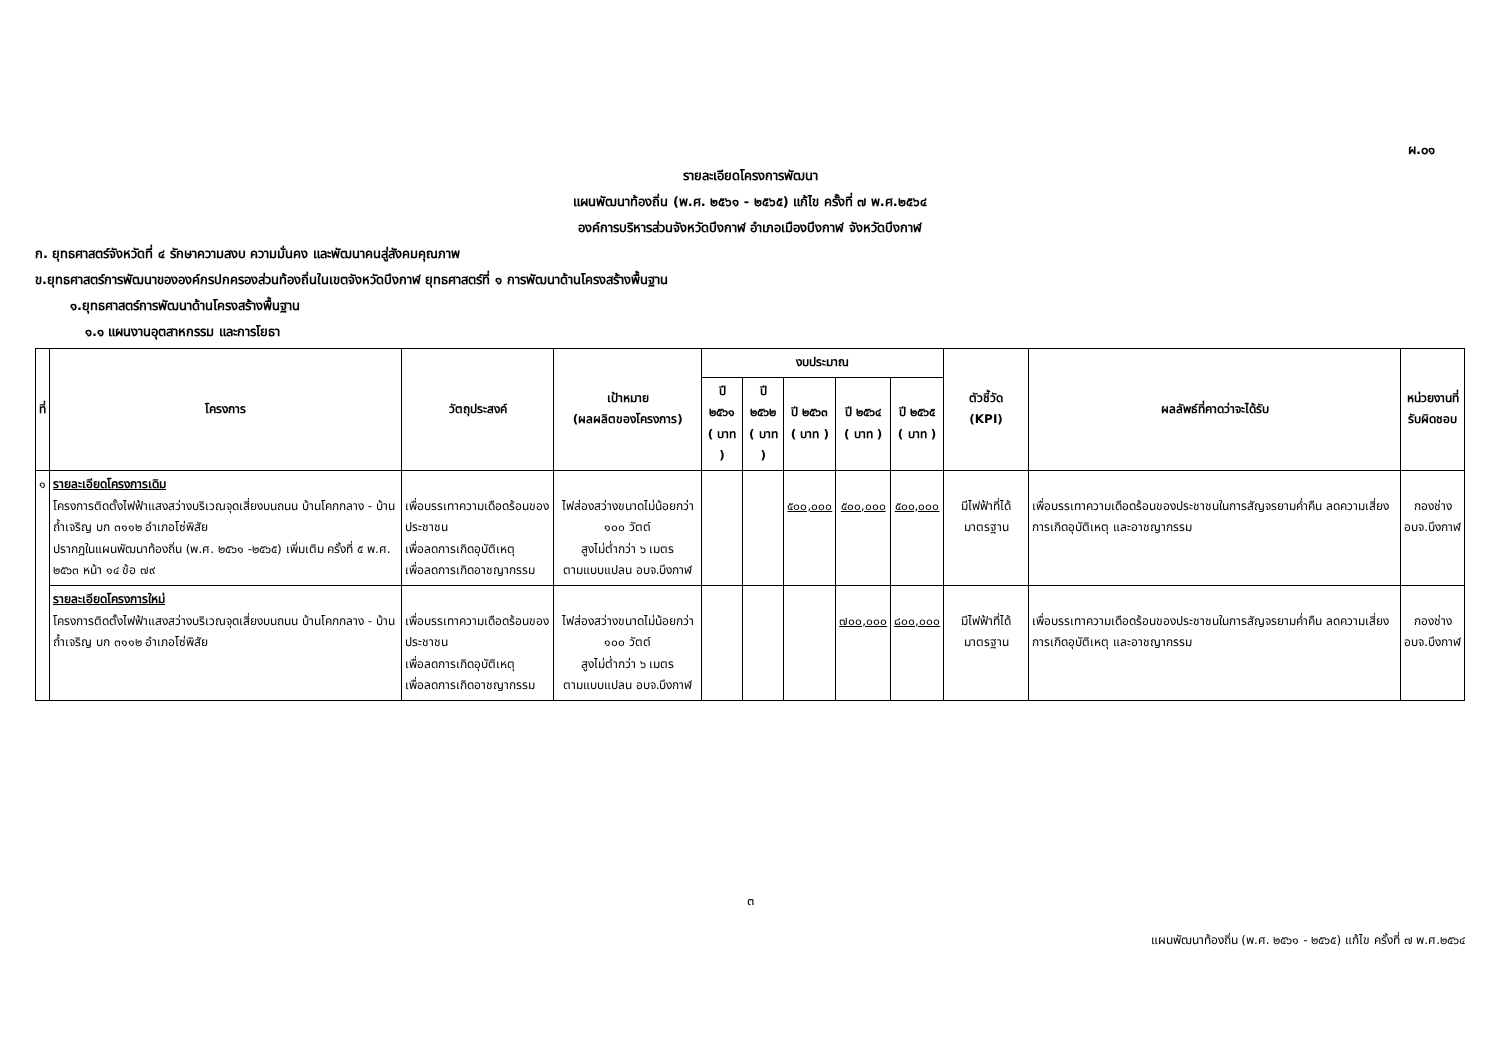ผ.๐๑
รายละเอียดโครงการพัฒนา
แผนพัฒนาท้องถิ่น (พ.ศ. ๒๕๖๑ - ๒๕๖๕) แก้ไข ครั้งที่ ๗ พ.ศ.๒๕๖๔
องค์การบริหารส่วนจังหวัดบึงกาฬ อำเภอเมืองบึงกาฬ จังหวัดบึงกาฬ
ก. ยุทธศาสตร์จังหวัดที่ ๔ รักษาความสงบ ความมั่นคง และพัฒนาคนสู่สังคมคุณภาพ
ข.ยุทธศาสตร์การพัฒนาขององค์กรปกครองส่วนท้องถิ่นในเขตจังหวัดบึงกาฬ ยุทธศาสตร์ที่ ๑ การพัฒนาด้านโครงสร้างพื้นฐาน
๑.ยุทธศาสตร์การพัฒนาด้านโครงสร้างพื้นฐาน
๑.๑ แผนงานอุตสาหกรรม และการโยธา
| ที่ | โครงการ | วัตถุประสงค์ | เป้าหมาย (ผลผลิตของโครงการ) | งบประมาณ | | | | | ตัวชี้วัด (KPI) | ผลลัพธ์ที่คาดว่าจะได้รับ | หน่วยงานที่ รับผิดชอบ |
| --- | --- | --- | --- | --- | --- | --- | --- | --- | --- | --- | --- |
| | | | | ปี ๒๕๖๑ ( บาท ) | ปี ๒๕๖๒ ( บาท ) | ปี ๒๕๖๓ ( บาท ) | ปี ๒๕๖๔ ( บาท ) | ปี ๒๕๖๕ ( บาท ) | | | |
| ๑ | รายละเอียดโครงการเดิม โครงการติดตั้งไฟฟ้าแสงสว่างบริเวณจุดเสี่ยงบนถนน บ้านโคกกลาง - บ้านถ้ำเจริญ บก ๓๑๑๒ อำเภอโซ่พิสัย ปรากฏในแผนพัฒนาท้องถิ่น (พ.ศ. ๒๕๖๑ -๒๕๖๕) เพิ่มเติม ครั้งที่ ๕ พ.ศ. ๒๕๖๓ หน้า ๑๔ ข้อ ๗๙ | เพื่อบรรเทาความเดือดร้อนของประชาชน เพื่อลดการเกิดอุบัติเหตุ เพื่อลดการเกิดอาชญากรรม | ไฟส่องสว่างขนาดไม่น้อยกว่า ๑๐๐ วัตต์ สูงไม่ต่ำกว่า ๖ เมตร ตามแบบแปลน อบจ.บึงกาฬ | | | ๕๐๐,๐๐๐ | ๕๐๐,๐๐๐ | ๕๐๐,๐๐๐ | มีไฟฟ้าที่ได้มาตรฐาน | เพื่อบรรเทาความเดือดร้อนของประชาชนในการสัญจรยามค่ำคืน ลดความเสี่ยงการเกิดอุบัติเหตุ และอาชญากรรม | กองช่าง อบจ.บึงกาฬ |
| | รายละเอียดโครงการใหม่ โครงการติดตั้งไฟฟ้าแสงสว่างบริเวณจุดเสี่ยงบนถนน บ้านโคกกลาง - บ้านถ้ำเจริญ บก ๓๑๑๒ อำเภอโซ่พิสัย | เพื่อบรรเทาความเดือดร้อนของประชาชน เพื่อลดการเกิดอุบัติเหตุ เพื่อลดการเกิดอาชญากรรม | ไฟส่องสว่างขนาดไม่น้อยกว่า ๑๐๐ วัตต์ สูงไม่ต่ำกว่า ๖ เมตร ตามแบบแปลน อบจ.บึงกาฬ | | | | ๗๐๐,๐๐๐ | ๘๐๐,๐๐๐ | มีไฟฟ้าที่ได้มาตรฐาน | เพื่อบรรเทาความเดือดร้อนของประชาชนในการสัญจรยามค่ำคืน ลดความเสี่ยงการเกิดอุบัติเหตุ และอาชญากรรม | กองช่าง อบจ.บึงกาฬ |
๓
แผนพัฒนาท้องถิ่น (พ.ศ. ๒๕๖๑ - ๒๕๖๕) แก้ไข ครั้งที่ ๗ พ.ศ.๒๕๖๔